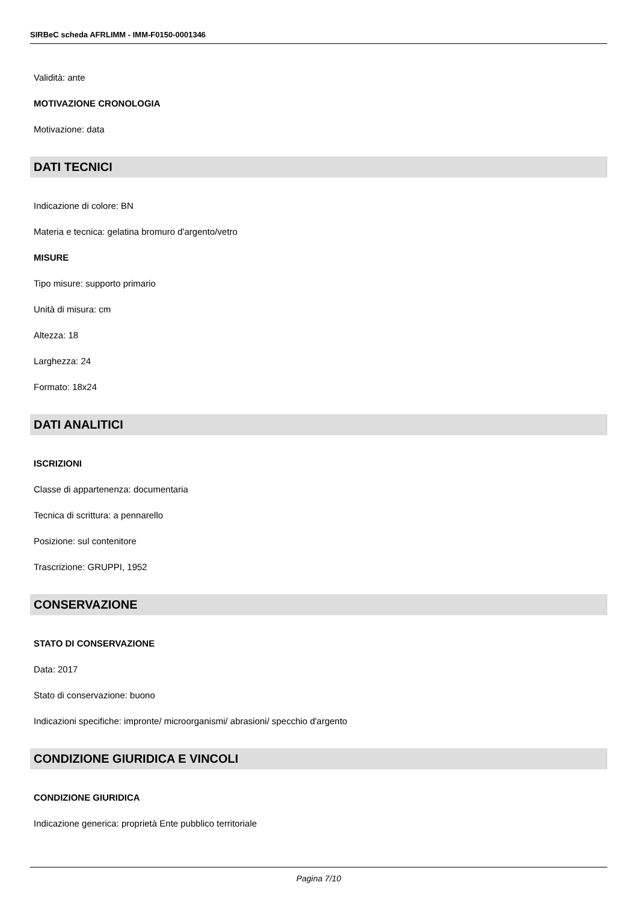SIRBeC scheda AFRLIMM - IMM-F0150-0001346
Validità: ante
MOTIVAZIONE CRONOLOGIA
Motivazione: data
DATI TECNICI
Indicazione di colore: BN
Materia e tecnica: gelatina bromuro d'argento/vetro
MISURE
Tipo misure: supporto primario
Unità di misura: cm
Altezza: 18
Larghezza: 24
Formato: 18x24
DATI ANALITICI
ISCRIZIONI
Classe di appartenenza: documentaria
Tecnica di scrittura: a pennarello
Posizione: sul contenitore
Trascrizione: GRUPPI, 1952
CONSERVAZIONE
STATO DI CONSERVAZIONE
Data: 2017
Stato di conservazione: buono
Indicazioni specifiche: impronte/ microorganismi/ abrasioni/ specchio d'argento
CONDIZIONE GIURIDICA E VINCOLI
CONDIZIONE GIURIDICA
Indicazione generica: proprietà Ente pubblico territoriale
Pagina 7/10